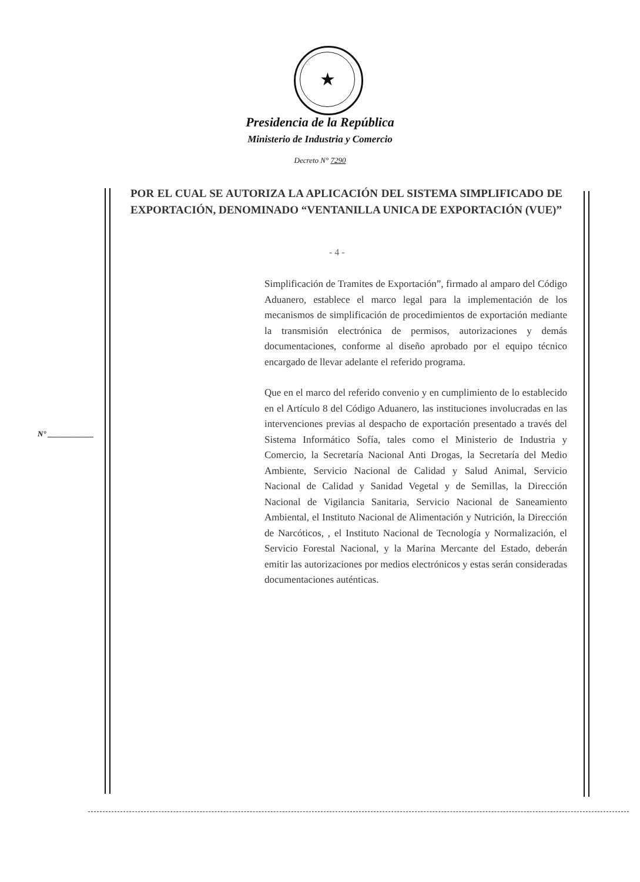★
Presidencia de la República
Ministerio de Industria y Comercio
Decreto N° 7290
POR EL CUAL SE AUTORIZA LA APLICACIÓN DEL SISTEMA SIMPLIFICADO DE EXPORTACIÓN, DENOMINADO “VENTANILLA UNICA DE EXPORTACIÓN (VUE)”
- 4 -
N° ____________
Simplificación de Tramites de Exportación”, firmado al amparo del Código Aduanero, establece el marco legal para la implementación de los mecanismos de simplificación de procedimientos de exportación mediante la transmisión electrónica de permisos, autorizaciones y demás documentaciones, conforme al diseño aprobado por el equipo técnico encargado de llevar adelante el referido programa.
Que en el marco del referido convenio y en cumplimiento de lo establecido en el Artículo 8 del Código Aduanero, las instituciones involucradas en las intervenciones previas al despacho de exportación presentado a través del Sistema Informático Sofía, tales como el Ministerio de Industria y Comercio, la Secretaría Nacional Anti Drogas, la Secretaría del Medio Ambiente, Servicio Nacional de Calidad y Salud Animal, Servicio Nacional de Calidad y Sanidad Vegetal y de Semillas, la Dirección Nacional de Vigilancia Sanitaria, Servicio Nacional de Saneamiento Ambiental, el Instituto Nacional de Alimentación y Nutrición, la Dirección de Narcóticos, , el Instituto Nacional de Tecnología y Normalización, el Servicio Forestal Nacional, y la Marina Mercante del Estado, deberán emitir las autorizaciones por medios electrónicos y estas serán consideradas documentaciones auténticas.